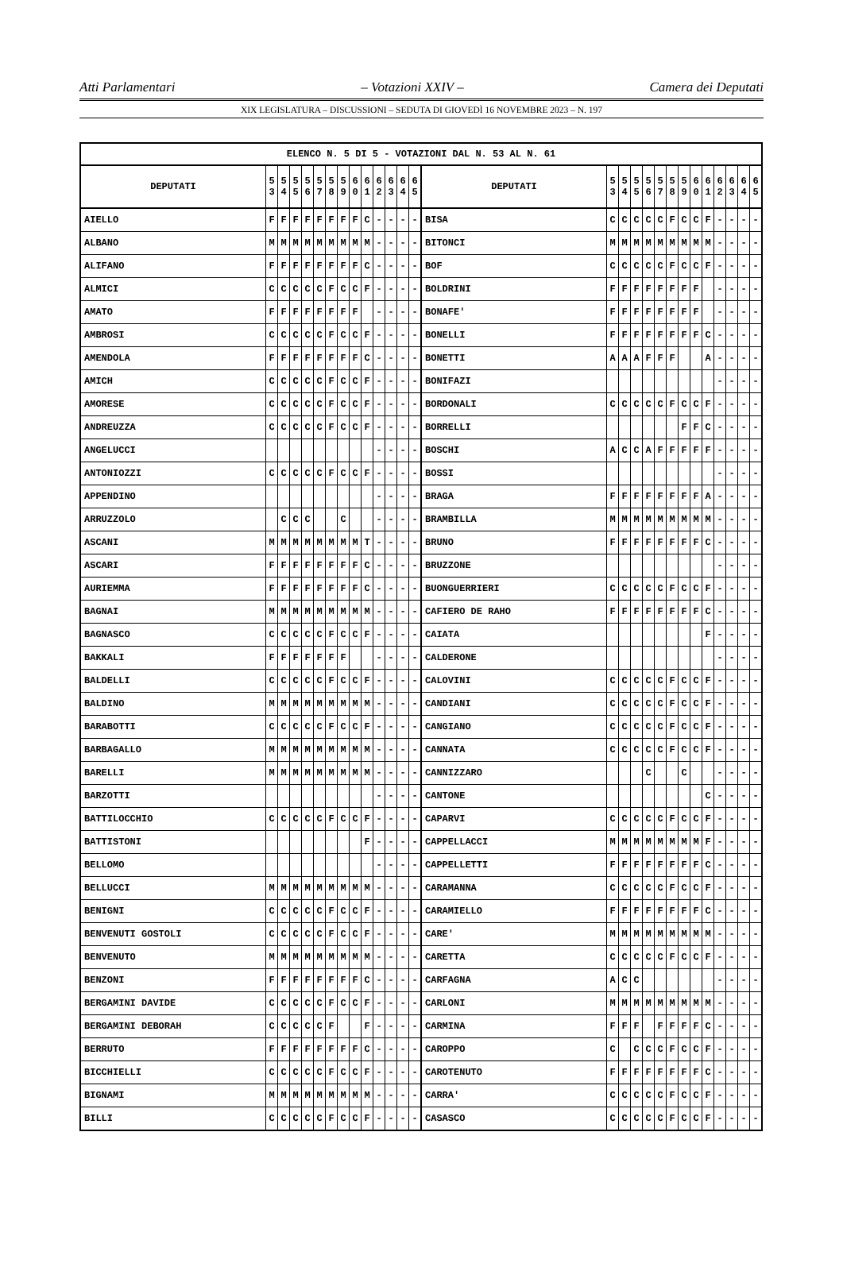Atti Parlamentari – Votazioni XXIV – Camera dei Deputati
XIX LEGISLATURA – DISCUSSIONI – SEDUTA DI GIOVEDÌ 16 NOVEMBRE 2023 – N. 197
| ELENCO N. 5 DI 5 - VOTAZIONI DAL N. 53 AL N. 61 | | | | | | | | | | | | | | | | | | | | | | | | | | | |
| --- | --- | --- | --- | --- | --- | --- | --- | --- | --- | --- | --- | --- | --- | --- | --- | --- | --- | --- | --- | --- | --- | --- | --- | --- | --- | --- | --- |
| DEPUTATI | 5 3 | 5 4 | 5 5 | 5 6 | 5 7 | 5 8 | 5 9 | 6 0 | 6 1 | 6 2 | 6 3 | 6 4 | 6 5 | DEPUTATI | 5 3 | 5 4 | 5 5 | 5 6 | 5 7 | 5 8 | 5 9 | 6 0 | 6 1 | 6 2 | 6 3 | 6 4 | 6 5 |
| AIELLO | F | F | F | F | F | F | F | F | C | - | - | - | - | BISA | C | C | C | C | C | F | C | C | F | - | - | - | - |
| ALBANO | M | M | M | M | M | M | M | M | M | - | - | - | - | BITONCI | M | M | M | M | M | M | M | M | M | - | - | - | - |
| ALIFANO | F | F | F | F | F | F | F | F | C | - | - | - | - | BOF | C | C | C | C | C | F | C | C | F | - | - | - | - |
| ALMICI | C | C | C | C | C | F | C | C | F | - | - | - | - | BOLDRINI | F | F | F | F | F | F | F | F | | - | - | - | - |
| AMATO | F | F | F | F | F | F | F | F | | - | - | - | - | BONAFE' | F | F | F | F | F | F | F | F | | - | - | - | - |
| AMBROSI | C | C | C | C | C | F | C | C | F | - | - | - | - | BONELLI | F | F | F | F | F | F | F | F | C | - | - | - | - |
| AMENDOLA | F | F | F | F | F | F | F | F | C | - | - | - | - | BONETTI | A | A | A | F | F | F | | | A | - | - | - | - |
| AMICH | C | C | C | C | C | F | C | C | F | - | - | - | - | BONIFAZI | | | | | | | | | | - | - | - | - |
| AMORESE | C | C | C | C | C | F | C | C | F | - | - | - | - | BORDONALI | C | C | C | C | C | F | C | C | F | - | - | - | - |
| ANDREUZZA | C | C | C | C | C | F | C | C | F | - | - | - | - | BORRELLI | | | | | | | F | F | C | - | - | - | - |
| ANGELUCCI | | | | | | | | | | - | - | - | - | BOSCHI | A | C | C | A | F | F | F | F | F | - | - | - | - |
| ANTONIOZZI | C | C | C | C | C | F | C | C | F | - | - | - | - | BOSSI | | | | | | | | | | - | - | - | - |
| APPENDINO | | | | | | | | | | - | - | - | - | BRAGA | F | F | F | F | F | F | F | F | A | - | - | - | - |
| ARRUZZOLO | | C | C | C | | | C | | | - | - | - | - | BRAMBILLA | M | M | M | M | M | M | M | M | M | - | - | - | - |
| ASCANI | M | M | M | M | M | M | M | M | T | - | - | - | - | BRUNO | F | F | F | F | F | F | F | F | C | - | - | - | - |
| ASCARI | F | F | F | F | F | F | F | F | C | - | - | - | - | BRUZZONE | | | | | | | | | | - | - | - | - |
| AURIEMMA | F | F | F | F | F | F | F | F | C | - | - | - | - | BUONGUERRIERI | C | C | C | C | C | F | C | C | F | - | - | - | - |
| BAGNAI | M | M | M | M | M | M | M | M | M | - | - | - | - | CAFIERO DE RAHO | F | F | F | F | F | F | F | F | C | - | - | - | - |
| BAGNASCO | C | C | C | C | C | F | C | C | F | - | - | - | - | CAIATA | | | | | | | | | F | - | - | - | - |
| BAKKALI | F | F | F | F | F | F | F | | | - | - | - | - | CALDERONE | | | | | | | | | | - | - | - | - |
| BALDELLI | C | C | C | C | C | F | C | C | F | - | - | - | - | CALOVINI | C | C | C | C | C | F | C | C | F | - | - | - | - |
| BALDINO | M | M | M | M | M | M | M | M | M | - | - | - | - | CANDIANI | C | C | C | C | C | F | C | C | F | - | - | - | - |
| BARABOTTI | C | C | C | C | C | F | C | C | F | - | - | - | - | CANGIANO | C | C | C | C | C | F | C | C | F | - | - | - | - |
| BARBAGALLO | M | M | M | M | M | M | M | M | M | - | - | - | - | CANNATA | C | C | C | C | C | F | C | C | F | - | - | - | - |
| BARELLI | M | M | M | M | M | M | M | M | M | - | - | - | - | CANNIZZARO | | | | C | | | C | | | - | - | - | - |
| BARZOTTI | | | | | | | | | | - | - | - | - | CANTONE | | | | | | | | | C | - | - | - | - |
| BATTILOCCHIO | C | C | C | C | C | F | C | C | F | - | - | - | - | CAPARVI | C | C | C | C | C | F | C | C | F | - | - | - | - |
| BATTISTONI | | | | | | | | | F | - | - | - | - | CAPPELLACCI | M | M | M | M | M | M | M | M | F | - | - | - | - |
| BELLOMO | | | | | | | | | | - | - | - | - | CAPPELLETTI | F | F | F | F | F | F | F | F | C | - | - | - | - |
| BELLUCCI | M | M | M | M | M | M | M | M | M | - | - | - | - | CARAMANNA | C | C | C | C | C | F | C | C | F | - | - | - | - |
| BENIGNI | C | C | C | C | C | F | C | C | F | - | - | - | - | CARAMIELLO | F | F | F | F | F | F | F | F | C | - | - | - | - |
| BENVENUTI GOSTOLI | C | C | C | C | C | F | C | C | F | - | - | - | - | CARE' | M | M | M | M | M | M | M | M | M | - | - | - | - |
| BENVENUTO | M | M | M | M | M | M | M | M | M | - | - | - | - | CARETTA | C | C | C | C | C | F | C | C | F | - | - | - | - |
| BENZONI | F | F | F | F | F | F | F | F | C | - | - | - | - | CARFAGNA | A | C | C | | | | | | | - | - | - | - |
| BERGAMINI DAVIDE | C | C | C | C | C | F | C | C | F | - | - | - | - | CARLONI | M | M | M | M | M | M | M | M | M | - | - | - | - |
| BERGAMINI DEBORAH | C | C | C | C | C | F | | | F | - | - | - | - | CARMINA | F | F | F | | F | F | F | F | C | - | - | - | - |
| BERRUTO | F | F | F | F | F | F | F | F | C | - | - | - | - | CAROPPO | C | | C | C | C | F | C | C | F | - | - | - | - |
| BICCHIELLI | C | C | C | C | C | F | C | C | F | - | - | - | - | CAROTENUTO | F | F | F | F | F | F | F | F | C | - | - | - | - |
| BIGNAMI | M | M | M | M | M | M | M | M | M | - | - | - | - | CARRA' | C | C | C | C | C | F | C | C | F | - | - | - | - |
| BILLI | C | C | C | C | C | F | C | C | F | - | - | - | - | CASASCO | C | C | C | C | C | F | C | C | F | - | - | - | - |